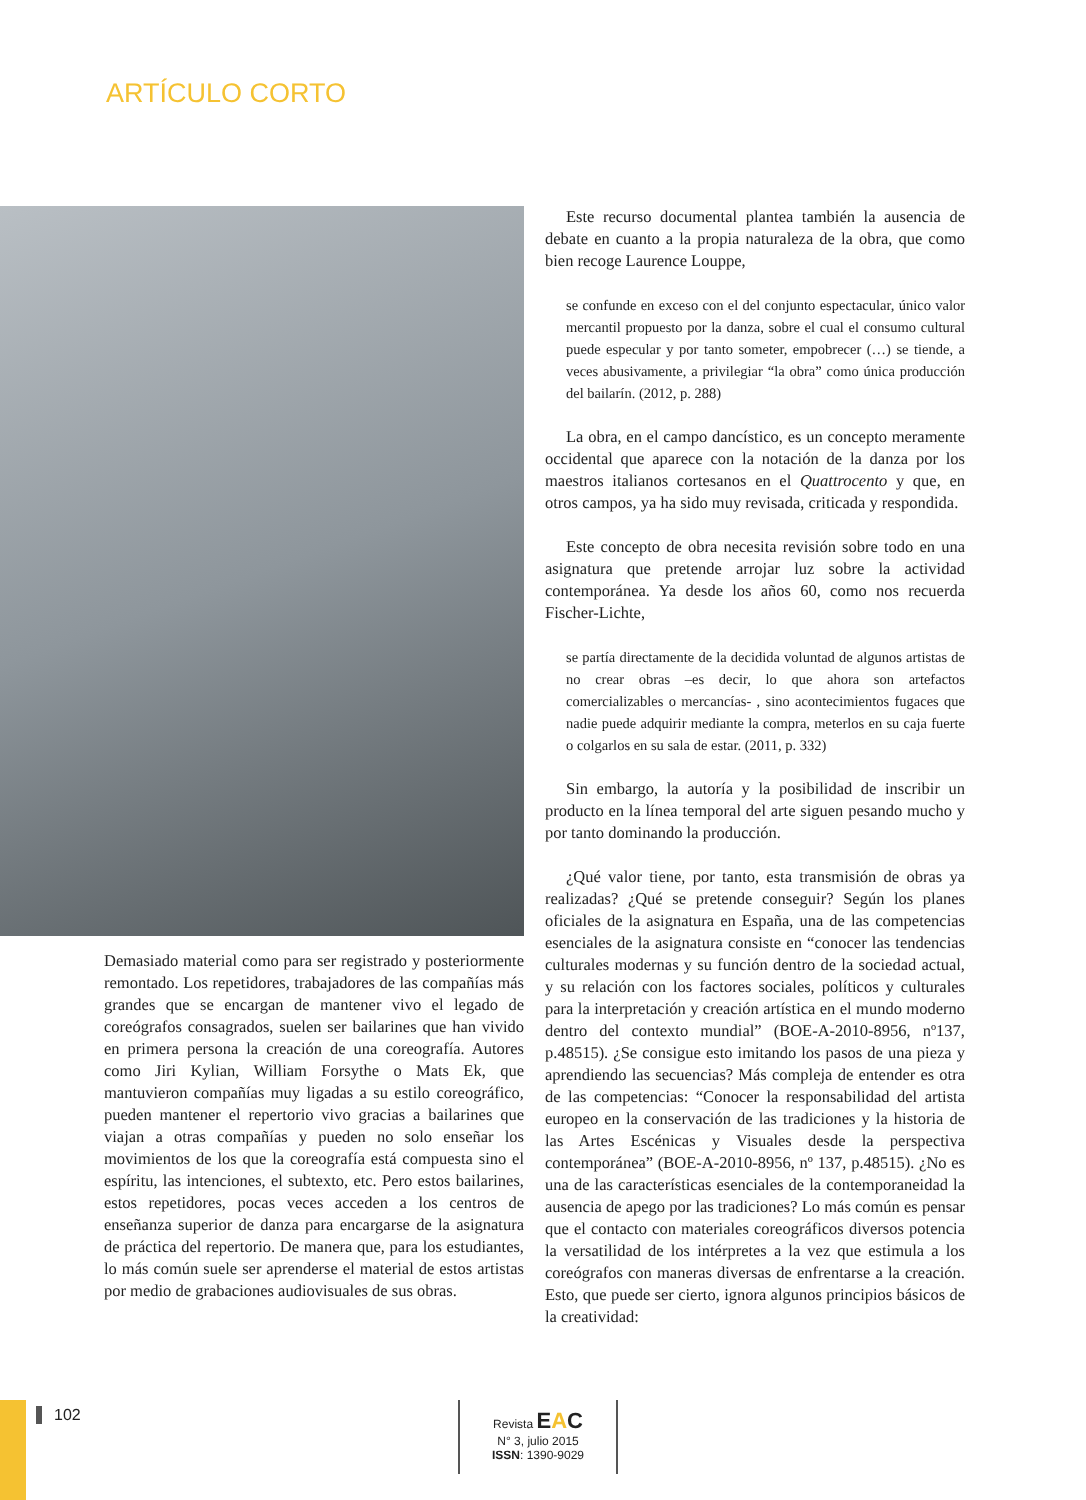ARTÍCULO CORTO
Demasiado material como para ser registrado y posteriormente remontado. Los repetidores, trabajadores de las compañías más grandes que se encargan de mantener vivo el legado de coreógrafos consagrados, suelen ser bailarines que han vivido en primera persona la creación de una coreografía. Autores como Jiri Kylian, William Forsythe o Mats Ek, que mantuvieron compañías muy ligadas a su estilo coreográfico, pueden mantener el repertorio vivo gracias a bailarines que viajan a otras compañías y pueden no solo enseñar los movimientos de los que la coreografía está compuesta sino el espíritu, las intenciones, el subtexto, etc. Pero estos bailarines, estos repetidores, pocas veces acceden a los centros de enseñanza superior de danza para encargarse de la asignatura de práctica del repertorio. De manera que, para los estudiantes, lo más común suele ser aprenderse el material de estos artistas por medio de grabaciones audiovisuales de sus obras.
Este recurso documental plantea también la ausencia de debate en cuanto a la propia naturaleza de la obra, que como bien recoge Laurence Louppe,
se confunde en exceso con el del conjunto espectacular, único valor mercantil propuesto por la danza, sobre el cual el consumo cultural puede especular y por tanto someter, empobrecer (…) se tiende, a veces abusivamente, a privilegiar “la obra” como única producción del bailarín. (2012, p. 288)
La obra, en el campo dancístico, es un concepto meramente occidental que aparece con la notación de la danza por los maestros italianos cortesanos en el Quattrocento y que, en otros campos, ya ha sido muy revisada, criticada y respondida.
Este concepto de obra necesita revisión sobre todo en una asignatura que pretende arrojar luz sobre la actividad contemporánea. Ya desde los años 60, como nos recuerda Fischer-Lichte,
se partía directamente de la decidida voluntad de algunos artistas de no crear obras –es decir, lo que ahora son artefactos comercializables o mercancías- , sino acontecimientos fugaces que nadie puede adquirir mediante la compra, meterlos en su caja fuerte o colgarlos en su sala de estar. (2011, p. 332)
Sin embargo, la autoría y la posibilidad de inscribir un producto en la línea temporal del arte siguen pesando mucho y por tanto dominando la producción.
¿Qué valor tiene, por tanto, esta transmisión de obras ya realizadas? ¿Qué se pretende conseguir? Según los planes oficiales de la asignatura en España, una de las competencias esenciales de la asignatura consiste en “conocer las tendencias culturales modernas y su función dentro de la sociedad actual, y su relación con los factores sociales, políticos y culturales para la interpretación y creación artística en el mundo moderno dentro del contexto mundial” (BOE-A-2010-8956, nº137, p.48515). ¿Se consigue esto imitando los pasos de una pieza y aprendiendo las secuencias? Más compleja de entender es otra de las competencias: “Conocer la responsabilidad del artista europeo en la conservación de las tradiciones y la historia de las Artes Escénicas y Visuales desde la perspectiva contemporánea” (BOE-A-2010-8956, nº 137, p.48515). ¿No es una de las características esenciales de la contemporaneidad la ausencia de apego por las tradiciones? Lo más común es pensar que el contacto con materiales coreográficos diversos potencia la versatilidad de los intérpretes a la vez que estimula a los coreógrafos con maneras diversas de enfrentarse a la creación. Esto, que puede ser cierto, ignora algunos principios básicos de la creatividad:
102
Revista EAC
N° 3, julio 2015
ISSN: 1390-9029